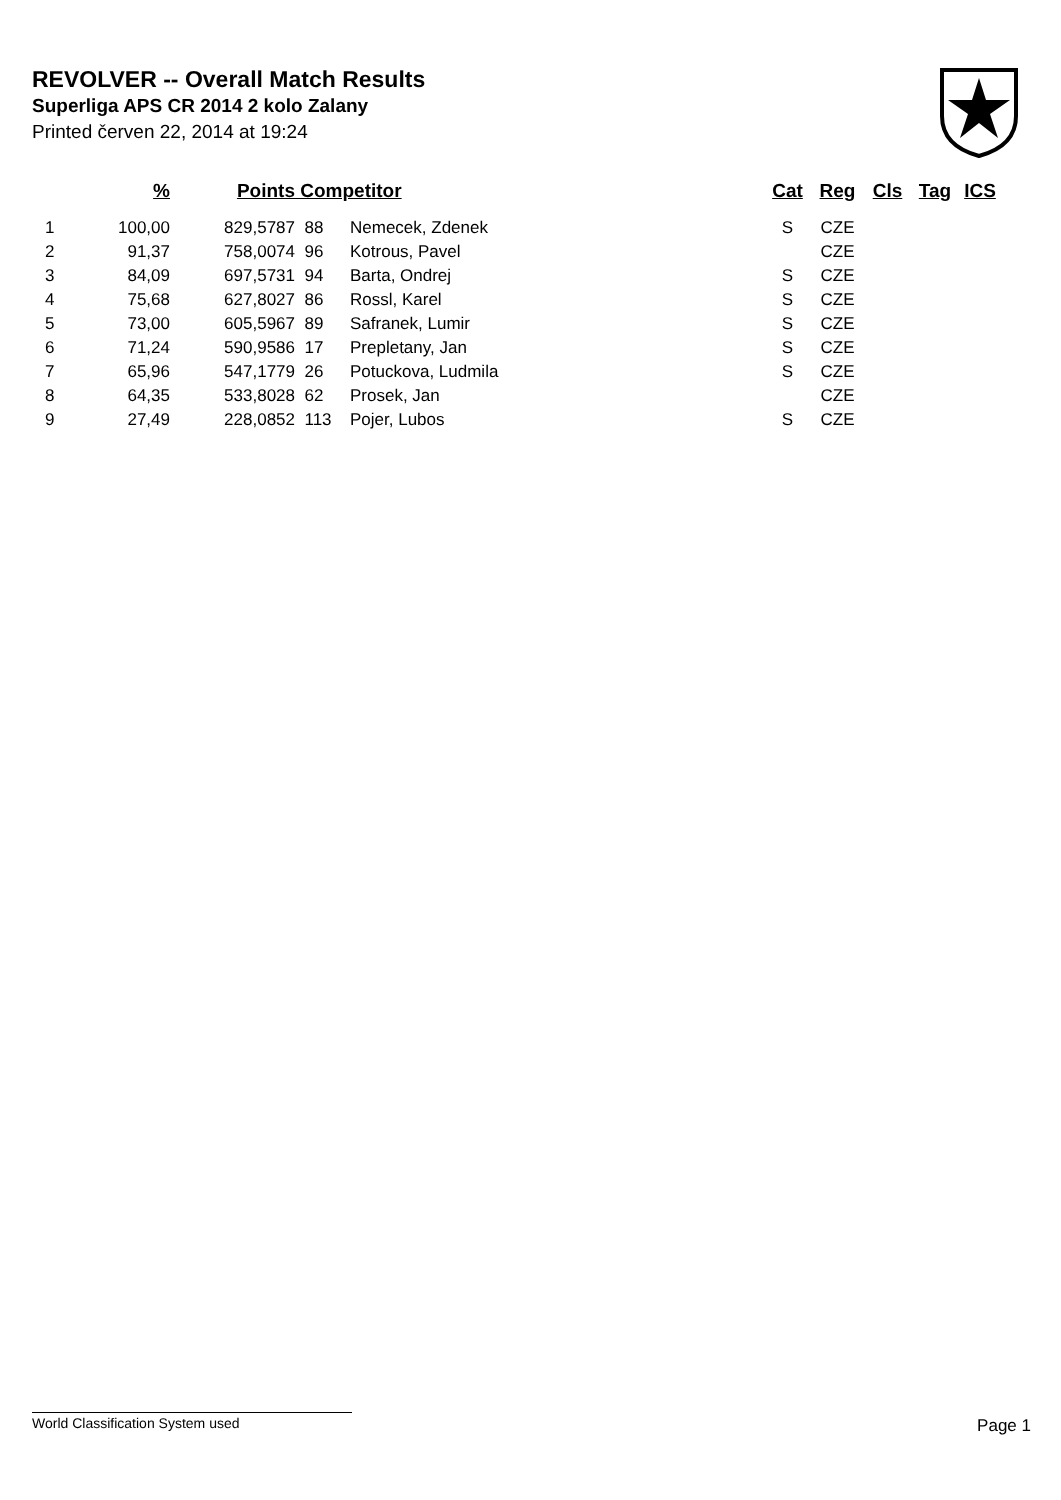REVOLVER -- Overall Match Results
Superliga APS CR 2014 2 kolo Zalany
Printed červen 22, 2014 at 19:24
| | % | Points | Competitor | | Cat | Reg | Cls | Tag | ICS |
| --- | --- | --- | --- | --- | --- | --- | --- | --- | --- |
| 1 | 100,00 | 829,5787 | 88 | Nemecek, Zdenek | S | CZE | | | |
| 2 | 91,37 | 758,0074 | 96 | Kotrous, Pavel | | CZE | | | |
| 3 | 84,09 | 697,5731 | 94 | Barta, Ondrej | S | CZE | | | |
| 4 | 75,68 | 627,8027 | 86 | Rossl, Karel | S | CZE | | | |
| 5 | 73,00 | 605,5967 | 89 | Safranek, Lumir | S | CZE | | | |
| 6 | 71,24 | 590,9586 | 17 | Prepletany, Jan | S | CZE | | | |
| 7 | 65,96 | 547,1779 | 26 | Potuckova, Ludmila | S | CZE | | | |
| 8 | 64,35 | 533,8028 | 62 | Prosek, Jan | | CZE | | | |
| 9 | 27,49 | 228,0852 | 113 | Pojer, Lubos | S | CZE | | | |
World Classification System used Page 1